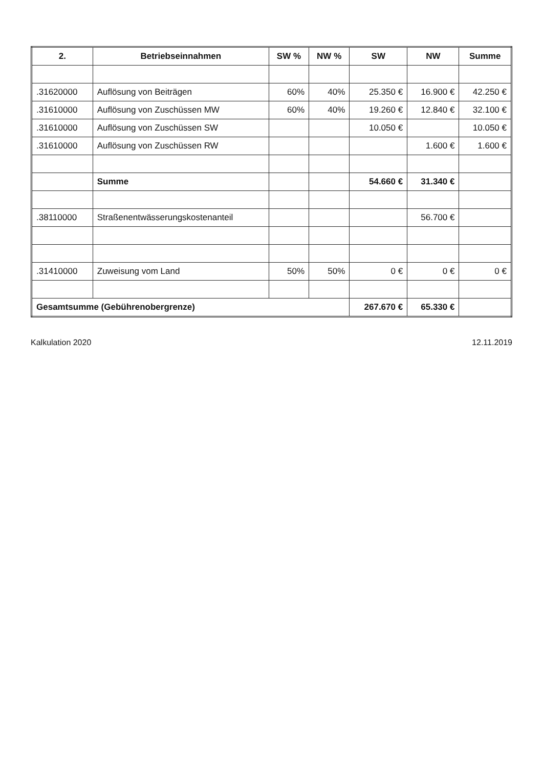| 2. | Betriebseinnahmen | SW % | NW % | SW | NW | Summe |
| --- | --- | --- | --- | --- | --- | --- |
| .31620000 | Auflösung von Beiträgen | 60% | 40% | 25.350 € | 16.900 € | 42.250 € |
| .31610000 | Auflösung von Zuschüssen MW | 60% | 40% | 19.260 € | 12.840 € | 32.100 € |
| .31610000 | Auflösung von Zuschüssen SW | | | 10.050 € | | 10.050 € |
| .31610000 | Auflösung von Zuschüssen RW | | | | 1.600 € | 1.600 € |
| | Summe | | | 54.660 € | 31.340 € | |
| .38110000 | Straßenentwässerungskostenanteil | | | | 56.700 € | |
| .31410000 | Zuweisung vom Land | 50% | 50% | 0 € | 0 € | 0 € |
| Gesamtsumme (Gebührenobergrenze) | | | | 267.670 € | 65.330 € | |
Kalkulation 2020 12.11.2019